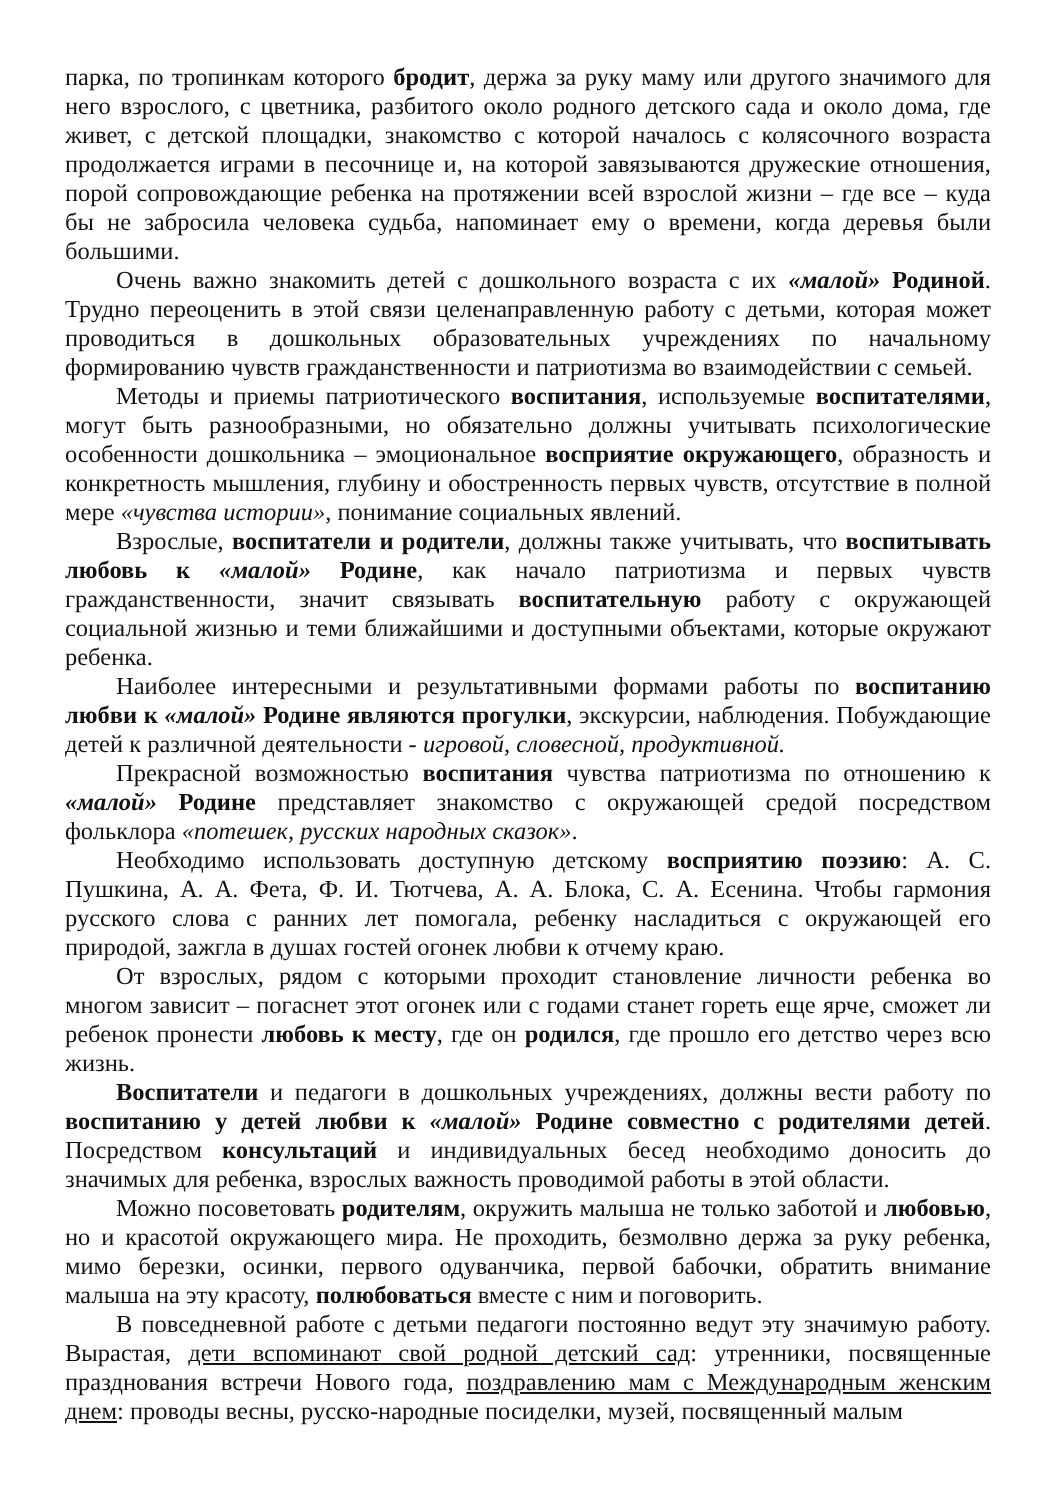парка, по тропинкам которого бродит, держа за руку маму или другого значимого для него взрослого, с цветника, разбитого около родного детского сада и около дома, где живет, с детской площадки, знакомство с которой началось с колясочного возраста продолжается играми в песочнице и, на которой завязываются дружеские отношения, порой сопровождающие ребенка на протяжении всей взрослой жизни – где все – куда бы не забросила человека судьба, напоминает ему о времени, когда деревья были большими.
Очень важно знакомить детей с дошкольного возраста с их «малой» Родиной. Трудно переоценить в этой связи целенаправленную работу с детьми, которая может проводиться в дошкольных образовательных учреждениях по начальному формированию чувств гражданственности и патриотизма во взаимодействии с семьей.
Методы и приемы патриотического воспитания, используемые воспитателями, могут быть разнообразными, но обязательно должны учитывать психологические особенности дошкольника – эмоциональное восприятие окружающего, образность и конкретность мышления, глубину и обостренность первых чувств, отсутствие в полной мере «чувства истории», понимание социальных явлений.
Взрослые, воспитатели и родители, должны также учитывать, что воспитывать любовь к «малой» Родине, как начало патриотизма и первых чувств гражданственности, значит связывать воспитательную работу с окружающей социальной жизнью и теми ближайшими и доступными объектами, которые окружают ребенка.
Наиболее интересными и результативными формами работы по воспитанию любви к «малой» Родине являются прогулки, экскурсии, наблюдения. Побуждающие детей к различной деятельности - игровой, словесной, продуктивной.
Прекрасной возможностью воспитания чувства патриотизма по отношению к «малой» Родине представляет знакомство с окружающей средой посредством фольклора «потешек, русских народных сказок».
Необходимо использовать доступную детскому восприятию поэзию: А. С. Пушкина, А. А. Фета, Ф. И. Тютчева, А. А. Блока, С. А. Есенина. Чтобы гармония русского слова с ранних лет помогала, ребенку насладиться с окружающей его природой, зажгла в душах гостей огонек любви к отчему краю.
От взрослых, рядом с которыми проходит становление личности ребенка во многом зависит – погаснет этот огонек или с годами станет гореть еще ярче, сможет ли ребенок пронести любовь к месту, где он родился, где прошло его детство через всю жизнь.
Воспитатели и педагоги в дошкольных учреждениях, должны вести работу по воспитанию у детей любви к «малой» Родине совместно с родителями детей. Посредством консультаций и индивидуальных бесед необходимо доносить до значимых для ребенка, взрослых важность проводимой работы в этой области.
Можно посоветовать родителям, окружить малыша не только заботой и любовью, но и красотой окружающего мира. Не проходить, безмолвно держа за руку ребенка, мимо березки, осинки, первого одуванчика, первой бабочки, обратить внимание малыша на эту красоту, полюбоваться вместе с ним и поговорить.
В повседневной работе с детьми педагоги постоянно ведут эту значимую работу. Вырастая, дети вспоминают свой родной детский сад: утренники, посвященные празднования встречи Нового года, поздравлению мам с Международным женским днем: проводы весны, русско-народные посиделки, музей, посвященный малым